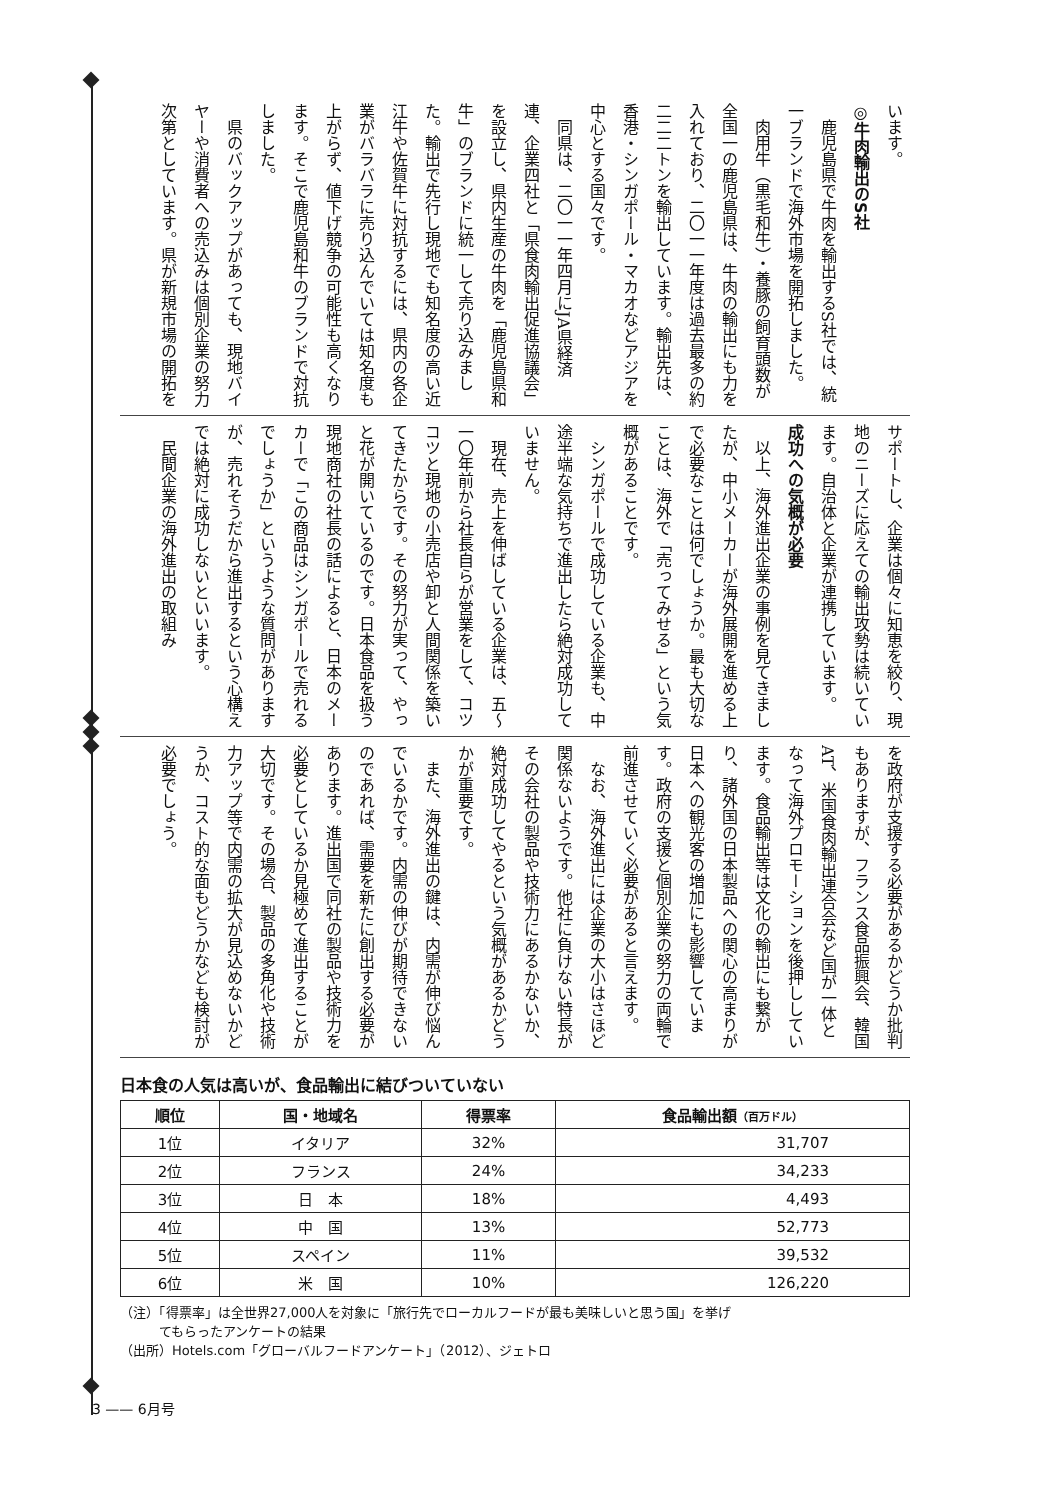います。
◎牛肉輸出のS社
　鹿児島県で牛肉を輸出するS社では、統一ブランドで海外市場を開拓しました。
　肉用牛（黒毛和牛）・養豚の飼育頭数が全国一の鹿児島県は、牛肉の輸出にも力を入れており、二〇一一年度は過去最多の約二二二トンを輸出しています。輸出先は、香港・シンガポール・マカオなどアジアを中心とする国々です。
　同県は、二〇一一年四月にJA県経済連、企業四社と「県食肉輸出促進協議会」を設立し、県内生産の牛肉を「鹿児島県和牛」のブランドに統一して売り込みました。輸出で先行し現地でも知名度の高い近江牛や佐賀牛に対抗するには、県内の各企業がバラバラに売り込んでいては知名度も上がらず、値下げ競争の可能性も高くなります。そこで鹿児島和牛のブランドで対抗しました。
　県のバックアップがあっても、現地バイヤーや消費者への売込みは個別企業の努力次第としています。県が新規市場の開拓を
サポートし、企業は個々に知恵を絞り、現地のニーズに応えての輸出攻勢は続いています。自治体と企業が連携しています。
成功への気概が必要
　以上、海外進出企業の事例を見てきましたが、中小メーカーが海外展開を進める上で必要なことは何でしょうか。最も大切なことは、海外で「売ってみせる」という気概があることです。
　シンガポールで成功している企業も、中途半端な気持ちで進出したら絶対成功していません。
　現在、売上を伸ばしている企業は、五～一〇年前から社長自らが営業をして、コツコツと現地の小売店や卸と人間関係を築いてきたからです。その努力が実って、やっと花が開いているのです。日本食品を扱う現地商社の社長の話によると、日本のメーカーで「この商品はシンガポールで売れるでしょうか」というような質問がありますが、売れそうだから進出するという心構えでは絶対に成功しないといいます。
　民間企業の海外進出の取組み
を政府が支援する必要があるかどうか批判もありますが、フランス食品振興会、韓国AT、米国食肉輸出連合会など国が一体となって海外プロモーションを後押ししています。食品輸出等は文化の輸出にも繋がり、諸外国の日本製品への関心の高まりが日本への観光客の増加にも影響しています。政府の支援と個別企業の努力の両輪で前進させていく必要があると言えます。
　なお、海外進出には企業の大小はさほど関係ないようです。他社に負けない特長がその会社の製品や技術力にあるかないか、絶対成功してやるという気概があるかどうかが重要です。
　また、海外進出の鍵は、内需が伸び悩んでいるかです。内需の伸びが期待できないのであれば、需要を新たに創出する必要があります。進出国で同社の製品や技術力を必要としているか見極めて進出することが大切です。その場合、製品の多角化や技術力アップ等で内需の拡大が見込めないかどうか、コスト的な面もどうかなども検討が必要でしょう。
日本食の人気は高いが、食品輸出に結びついていない
| 順位 | 国・地域名 | 得票率 | 食品輸出額 （百万ドル） |
| --- | --- | --- | --- |
| 1位 | イタリア | 32% | 31,707 |
| 2位 | フランス | 24% | 34,233 |
| 3位 | 日 本 | 18% | 4,493 |
| 4位 | 中 国 | 13% | 52,773 |
| 5位 | スペイン | 11% | 39,532 |
| 6位 | 米 国 | 10% | 126,220 |
（注）「得票率」は全世界27,000人を対象に「旅行先でローカルフードが最も美味しいと思う国」を挙げ
　　　てもらったアンケートの結果
（出所）Hotels.com「グローバルフードアンケート」（2012）、ジェトロ
3 —— 6月号